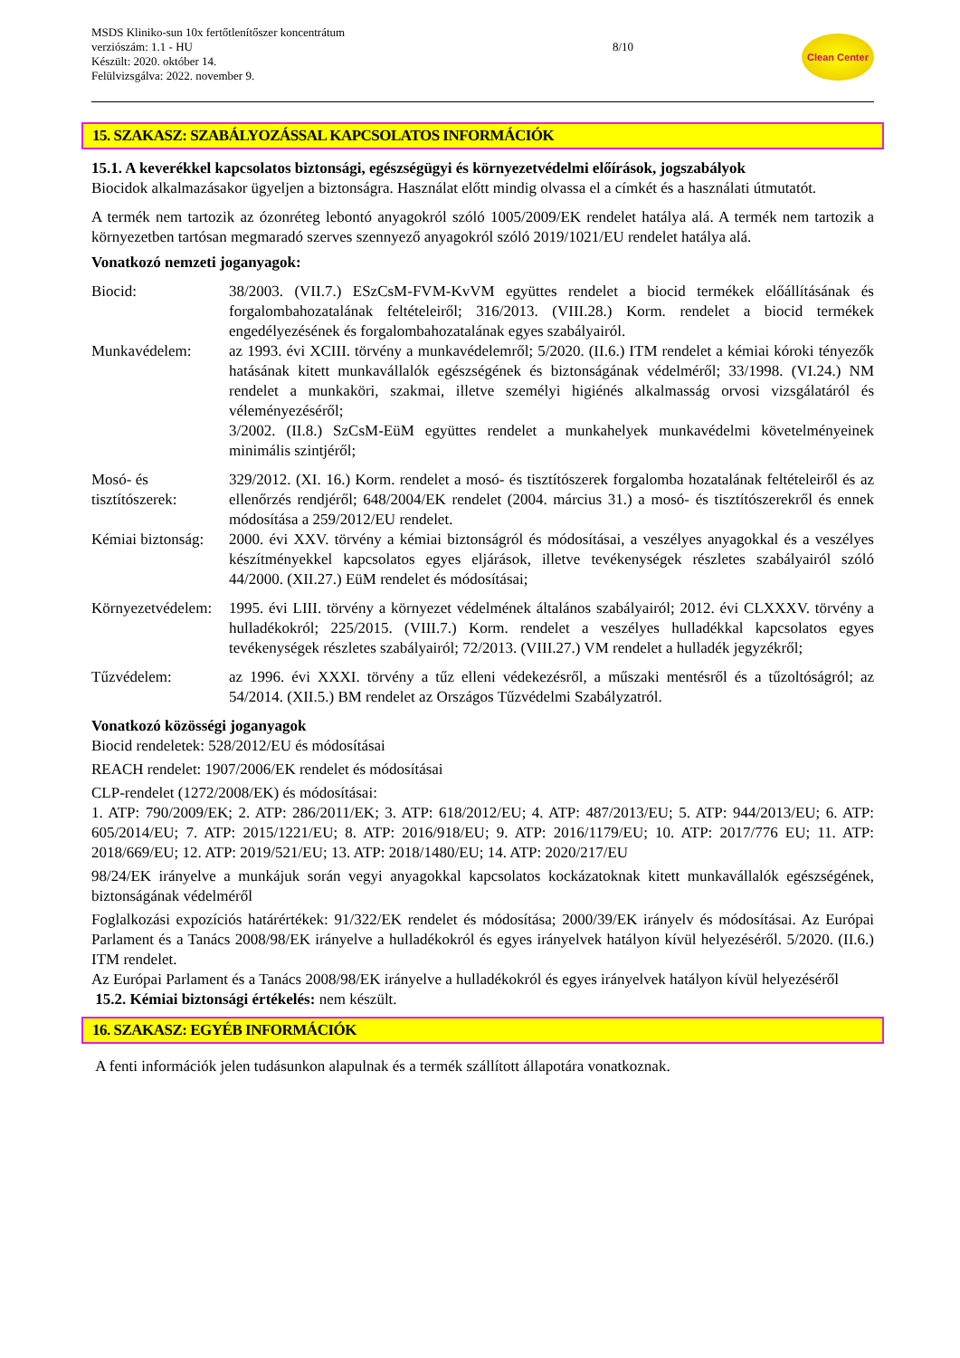MSDS Kliniko-sun 10x fertőtlenítőszer koncentrátum
verziószám: 1.1 - HU
Készült: 2020. október 14.
Felülvizsgálva: 2022. november 9.
8/10
Clean Center
15. SZAKASZ: SZABÁLYOZÁSSAL KAPCSOLATOS INFORMÁCIÓK
15.1. A keverékkel kapcsolatos biztonsági, egészségügyi és környezetvédelmi előírások, jogszabályok
Biocidok alkalmazásakor ügyeljen a biztonságra. Használat előtt mindig olvassa el a címkét és a használati útmutatót.
A termék nem tartozik az ózonréteg lebontó anyagokról szóló 1005/2009/EK rendelet hatálya alá. A termék nem tartozik a környezetben tartósan megmaradó szerves szennyező anyagokról szóló 2019/1021/EU rendelet hatálya alá.
Vonatkozó nemzeti joganyagok:
Biocid: 38/2003. (VII.7.) ESzCsM-FVM-KvVM együttes rendelet a biocid termékek előállításának és forgalombahozatalának feltételeiről; 316/2013. (VIII.28.) Korm. rendelet a biocid termékek engedélyezésének és forgalombahozatalának egyes szabályairól.
Munkavédelem: az 1993. évi XCIII. törvény a munkavédelemről; 5/2020. (II.6.) ITM rendelet a kémiai kóroki tényezők hatásának kitett munkavállalók egészségének és biztonságának védelméről; 33/1998. (VI.24.) NM rendelet a munkaköri, szakmai, illetve személyi higiénés alkalmasság orvosi vizsgálatáról és véleményezéséről;
3/2002. (II.8.) SzCsM-EüM együttes rendelet a munkahelyek munkavédelmi követelményeinek minimális szintjéről;
Mosó- és tisztítószerek:
329/2012. (XI. 16.) Korm. rendelet a mosó- és tisztítószerek forgalomba hozatalának feltételeiről és az ellenőrzés rendjéről; 648/2004/EK rendelet (2004. március 31.) a mosó- és tisztítószerekről és ennek módosítása a 259/2012/EU rendelet.
Kémiai biztonság:
2000. évi XXV. törvény a kémiai biztonságról és módosításai, a veszélyes anyagokkal és a veszélyes készítményekkel kapcsolatos egyes eljárások, illetve tevékenységek részletes szabályairól szóló 44/2000. (XII.27.) EüM rendelet és módosításai;
Környezetvédelem:
1995. évi LIII. törvény a környezet védelmének általános szabályairól; 2012. évi CLXXXV. törvény a hulladékokról; 225/2015. (VIII.7.) Korm. rendelet a veszélyes hulladékkal kapcsolatos egyes tevékenységek részletes szabályairól; 72/2013. (VIII.27.) VM rendelet a hulladék jegyzékről;
Tűzvédelem: az 1996. évi XXXI. törvény a tűz elleni védekezésről, a műszaki mentésről és a tűzoltóságról; az 54/2014. (XII.5.) BM rendelet az Országos Tűzvédelmi Szabályzatról.
Vonatkozó közösségi joganyagok
Biocid rendeletek: 528/2012/EU és módosításai
REACH rendelet: 1907/2006/EK rendelet és módosításai
CLP-rendelet (1272/2008/EK) és módosításai:
1. ATP: 790/2009/EK; 2. ATP: 286/2011/EK; 3. ATP: 618/2012/EU; 4. ATP: 487/2013/EU; 5. ATP: 944/2013/EU; 6. ATP: 605/2014/EU; 7. ATP: 2015/1221/EU; 8. ATP: 2016/918/EU; 9. ATP: 2016/1179/EU; 10. ATP: 2017/776 EU; 11. ATP: 2018/669/EU; 12. ATP: 2019/521/EU; 13. ATP: 2018/1480/EU; 14. ATP: 2020/217/EU
98/24/EK irányelve a munkájuk során vegyi anyagokkal kapcsolatos kockázatoknak kitett munkavállalók egészségének, biztonságának védelméről
Foglalkozási expozíciós határértékek: 91/322/EK rendelet és módosítása; 2000/39/EK irányelv és módosításai. Az Európai Parlament és a Tanács 2008/98/EK irányelve a hulladékokról és egyes irányelvek hatályon kívül helyezéséről. 5/2020. (II.6.) ITM rendelet.
Az Európai Parlament és a Tanács 2008/98/EK irányelve a hulladékokról és egyes irányelvek hatályon kívül helyezéséről
15.2. Kémiai biztonsági értékelés: nem készült.
16. SZAKASZ: EGYÉB INFORMÁCIÓK
A fenti információk jelen tudásunkon alapulnak és a termék szállított állapotára vonatkoznak.